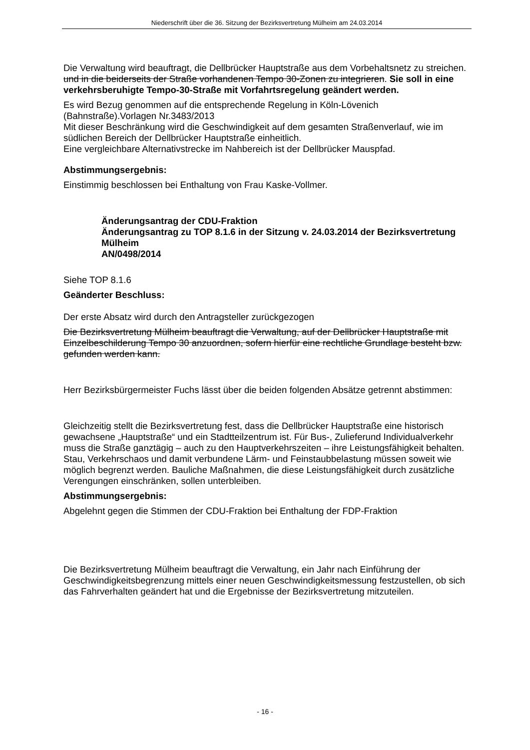Niederschrift über die 36. Sitzung der Bezirksvertretung Mülheim am 24.03.2014
Die Verwaltung wird beauftragt, die Dellbrücker Hauptstraße aus dem Vorbehaltsnetz zu streichen. und in die beiderseits der Straße vorhandenen Tempo 30-Zonen zu integrieren. Sie soll in eine verkehrsberuhigte Tempo-30-Straße mit Vorfahrtsregelung geändert werden.
Es wird Bezug genommen auf die entsprechende Regelung in Köln-Lövenich (Bahnstraße).Vorlagen Nr.3483/2013
Mit dieser Beschränkung wird die Geschwindigkeit auf dem gesamten Straßenverlauf, wie im südlichen Bereich der Dellbrücker Hauptstraße einheitlich.
Eine vergleichbare Alternativstrecke im Nahbereich ist der Dellbrücker Mauspfad.
Abstimmungsergebnis:
Einstimmig beschlossen bei Enthaltung von Frau Kaske-Vollmer.
Änderungsantrag der CDU-Fraktion
Änderungsantrag zu TOP 8.1.6 in der Sitzung v. 24.03.2014 der Bezirksvertretung Mülheim
AN/0498/2014
Siehe TOP 8.1.6
Geänderter Beschluss:
Der erste Absatz wird durch den Antragsteller zurückgezogen
Die Bezirksvertretung Mülheim beauftragt die Verwaltung, auf der Dellbrücker Hauptstraße mit Einzelbeschilderung Tempo 30 anzuordnen, sofern hierfür eine rechtliche Grundlage besteht bzw. gefunden werden kann.
Herr Bezirksbürgermeister Fuchs lässt über die beiden folgenden Absätze getrennt abstimmen:
Gleichzeitig stellt die Bezirksvertretung fest, dass die Dellbrücker Hauptstraße eine historisch gewachsene „Hauptstraße“ und ein Stadtteilzentrum ist. Für Bus-, Zulieferund Individualverkehr muss die Straße ganztägig – auch zu den Hauptverkehrszeiten – ihre Leistungsfähigkeit behalten. Stau, Verkehrschaos und damit verbundene Lärm- und Feinstaubbelastung müssen soweit wie möglich begrenzt werden. Bauliche Maßnahmen, die diese Leistungsfähigkeit durch zusätzliche Verengungen einschränken, sollen unterbleiben.
Abstimmungsergebnis:
Abgelehnt gegen die Stimmen der CDU-Fraktion bei Enthaltung der FDP-Fraktion
Die Bezirksvertretung Mülheim beauftragt die Verwaltung, ein Jahr nach Einführung der Geschwindigkeitsbegrenzung mittels einer neuen Geschwindigkeitsmessung festzustellen, ob sich das Fahrverhalten geändert hat und die Ergebnisse der Bezirksvertretung mitzuteilen.
- 16 -